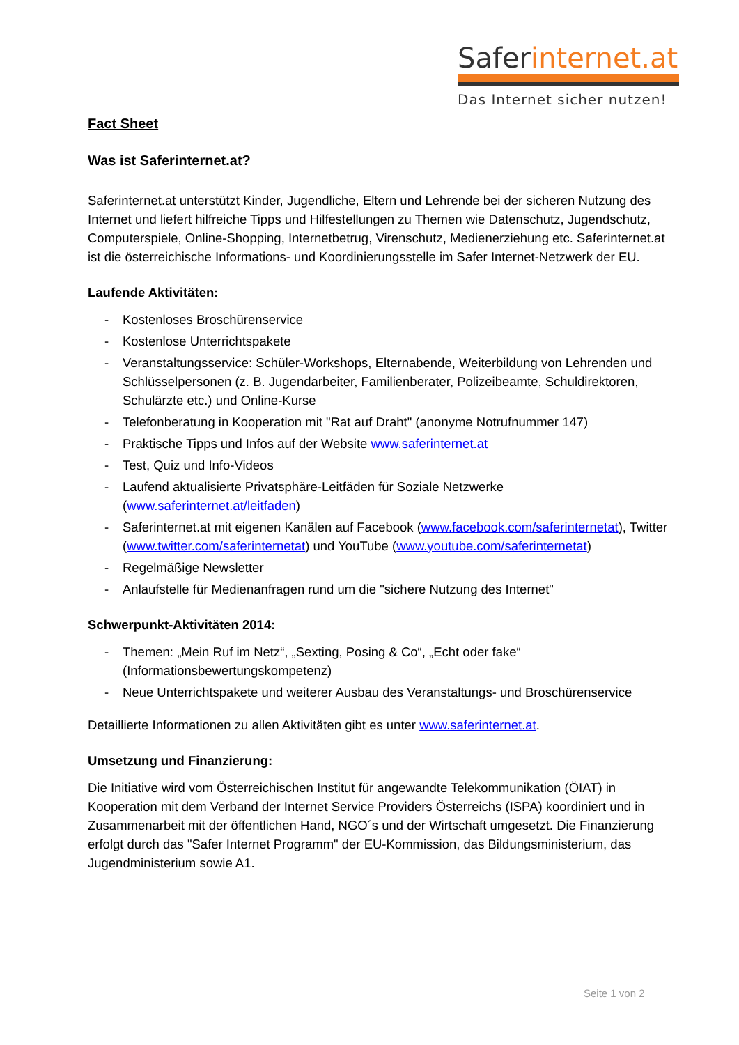Saferinternet.at
Das Internet sicher nutzen!
Fact Sheet
Was ist Saferinternet.at?
Saferinternet.at unterstützt Kinder, Jugendliche, Eltern und Lehrende bei der sicheren Nutzung des Internet und liefert hilfreiche Tipps und Hilfestellungen zu Themen wie Datenschutz, Jugendschutz, Computerspiele, Online-Shopping, Internetbetrug, Virenschutz, Medienerziehung etc. Saferinternet.at ist die österreichische Informations- und Koordinierungsstelle im Safer Internet-Netzwerk der EU.
Laufende Aktivitäten:
- Kostenloses Broschürenservice
- Kostenlose Unterrichtspakete
- Veranstaltungsservice: Schüler-Workshops, Elternabende, Weiterbildung von Lehrenden und Schlüsselpersonen (z. B. Jugendarbeiter, Familienberater, Polizeibeamte, Schuldirektoren, Schulärzte etc.) und Online-Kurse
- Telefonberatung in Kooperation mit "Rat auf Draht" (anonyme Notrufnummer 147)
- Praktische Tipps und Infos auf der Website www.saferinternet.at
- Test, Quiz und Info-Videos
- Laufend aktualisierte Privatsphäre-Leitfäden für Soziale Netzwerke (www.saferinternet.at/leitfaden)
- Saferinternet.at mit eigenen Kanälen auf Facebook (www.facebook.com/saferinternetat), Twitter (www.twitter.com/saferinternetat) und YouTube (www.youtube.com/saferinternetat)
- Regelmäßige Newsletter
- Anlaufstelle für Medienanfragen rund um die "sichere Nutzung des Internet"
Schwerpunkt-Aktivitäten 2014:
- Themen: „Mein Ruf im Netz“, „Sexting, Posing & Co“, „Echt oder fake“ (Informationsbewertungskompetenz)
- Neue Unterrichtspakete und weiterer Ausbau des Veranstaltungs- und Broschürenservice
Detaillierte Informationen zu allen Aktivitäten gibt es unter www.saferinternet.at.
Umsetzung und Finanzierung:
Die Initiative wird vom Österreichischen Institut für angewandte Telekommunikation (ÖIAT) in Kooperation mit dem Verband der Internet Service Providers Österreichs (ISPA) koordiniert und in Zusammenarbeit mit der öffentlichen Hand, NGO´s und der Wirtschaft umgesetzt. Die Finanzierung erfolgt durch das "Safer Internet Programm" der EU-Kommission, das Bildungsministerium, das Jugendministerium sowie A1.
Seite 1 von 2